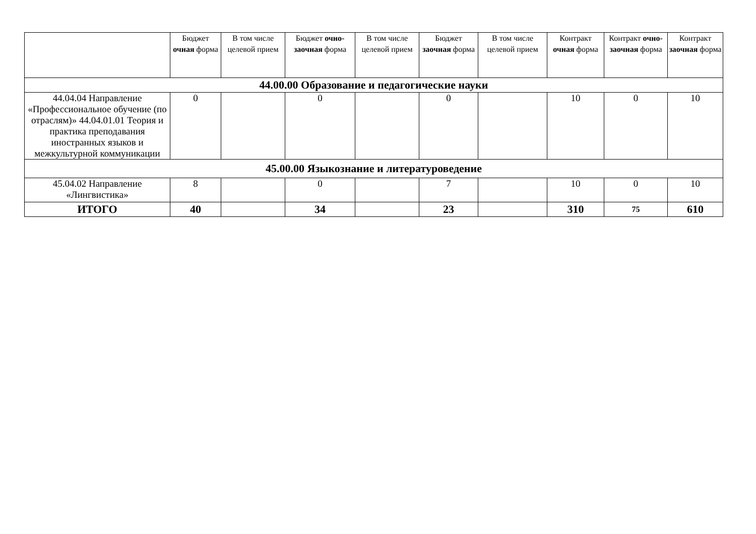| | Бюджет очная форма | В том числе целевой прием | Бюджет очно-заочная форма | В том числе целевой прием | Бюджет заочная форма | В том числе целевой прием | Контракт очная форма | Контракт очно-заочная форма | Контракт заочная форма |
| --- | --- | --- | --- | --- | --- | --- | --- | --- | --- |
| 44.00.00 Образование и педагогические науки | | | | | | | | | |
| 44.04.04 Направление «Профессиональное обучение (по отраслям)» 44.04.01.01 Теория и практика преподавания иностранных языков и межкультурной коммуникации | 0 | | 0 | | 0 | | 10 | 0 | 10 |
| 45.00.00 Языкознание и литературоведение | | | | | | | | | |
| 45.04.02 Направление «Лингвистика» | 8 | | 0 | | 7 | | 10 | 0 | 10 |
| ИТОГО | 40 | | 34 | | 23 | | 310 | 75 | 610 |